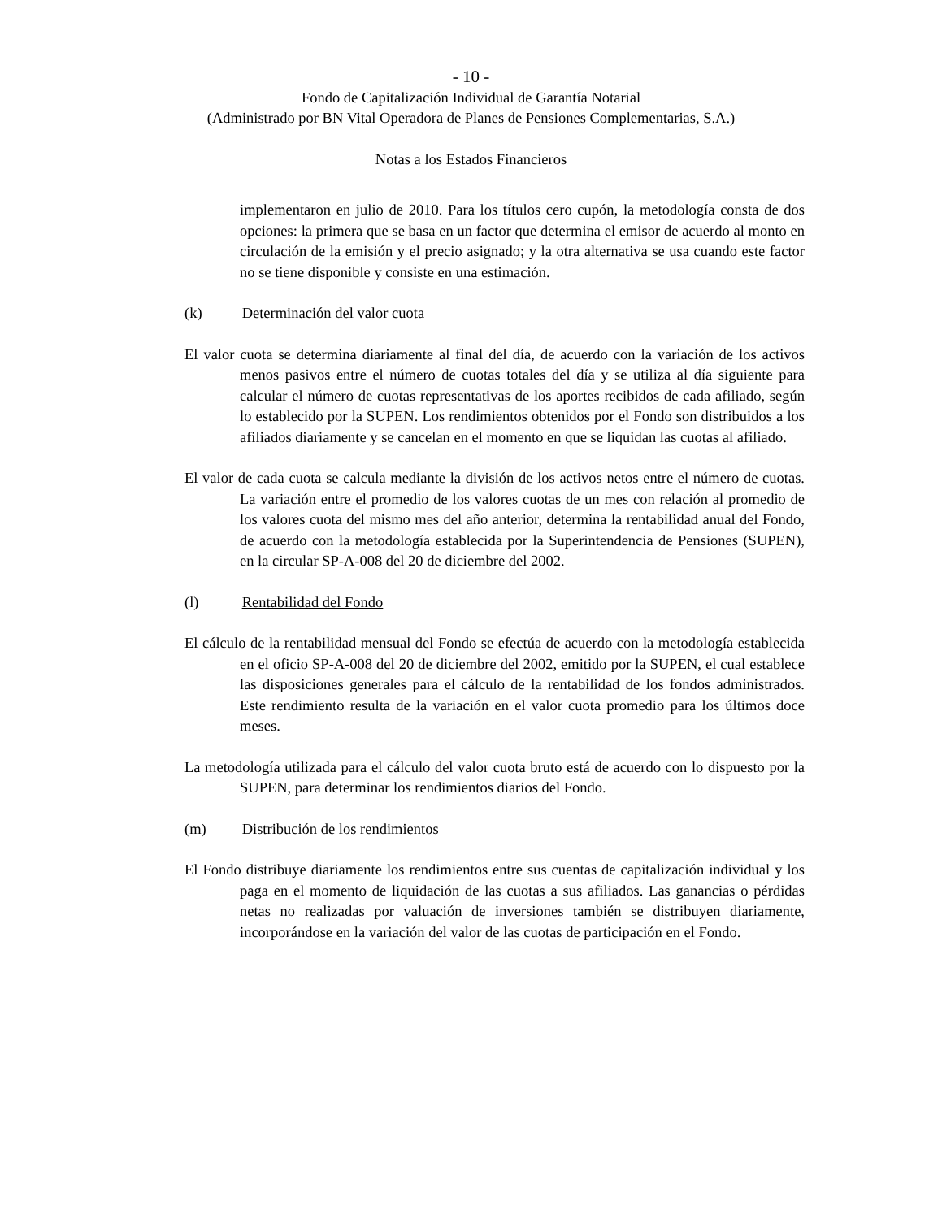- 10 -
Fondo de Capitalización Individual de Garantía Notarial
(Administrado por BN Vital Operadora de Planes de Pensiones Complementarias, S.A.)
Notas a los Estados Financieros
implementaron en julio de 2010. Para los títulos cero cupón, la metodología consta de dos opciones: la primera que se basa en un factor que determina el emisor de acuerdo al monto en circulación de la emisión y el precio asignado; y la otra alternativa se usa cuando este factor no se tiene disponible y consiste en una estimación.
(k) Determinación del valor cuota
El valor cuota se determina diariamente al final del día, de acuerdo con la variación de los activos menos pasivos entre el número de cuotas totales del día y se utiliza al día siguiente para calcular el número de cuotas representativas de los aportes recibidos de cada afiliado, según lo establecido por la SUPEN. Los rendimientos obtenidos por el Fondo son distribuidos a los afiliados diariamente y se cancelan en el momento en que se liquidan las cuotas al afiliado.
El valor de cada cuota se calcula mediante la división de los activos netos entre el número de cuotas. La variación entre el promedio de los valores cuotas de un mes con relación al promedio de los valores cuota del mismo mes del año anterior, determina la rentabilidad anual del Fondo, de acuerdo con la metodología establecida por la Superintendencia de Pensiones (SUPEN), en la circular SP-A-008 del 20 de diciembre del 2002.
(l) Rentabilidad del Fondo
El cálculo de la rentabilidad mensual del Fondo se efectúa de acuerdo con la metodología establecida en el oficio SP-A-008 del 20 de diciembre del 2002, emitido por la SUPEN, el cual establece las disposiciones generales para el cálculo de la rentabilidad de los fondos administrados. Este rendimiento resulta de la variación en el valor cuota promedio para los últimos doce meses.
La metodología utilizada para el cálculo del valor cuota bruto está de acuerdo con lo dispuesto por la SUPEN, para determinar los rendimientos diarios del Fondo.
(m) Distribución de los rendimientos
El Fondo distribuye diariamente los rendimientos entre sus cuentas de capitalización individual y los paga en el momento de liquidación de las cuotas a sus afiliados. Las ganancias o pérdidas netas no realizadas por valuación de inversiones también se distribuyen diariamente, incorporándose en la variación del valor de las cuotas de participación en el Fondo.